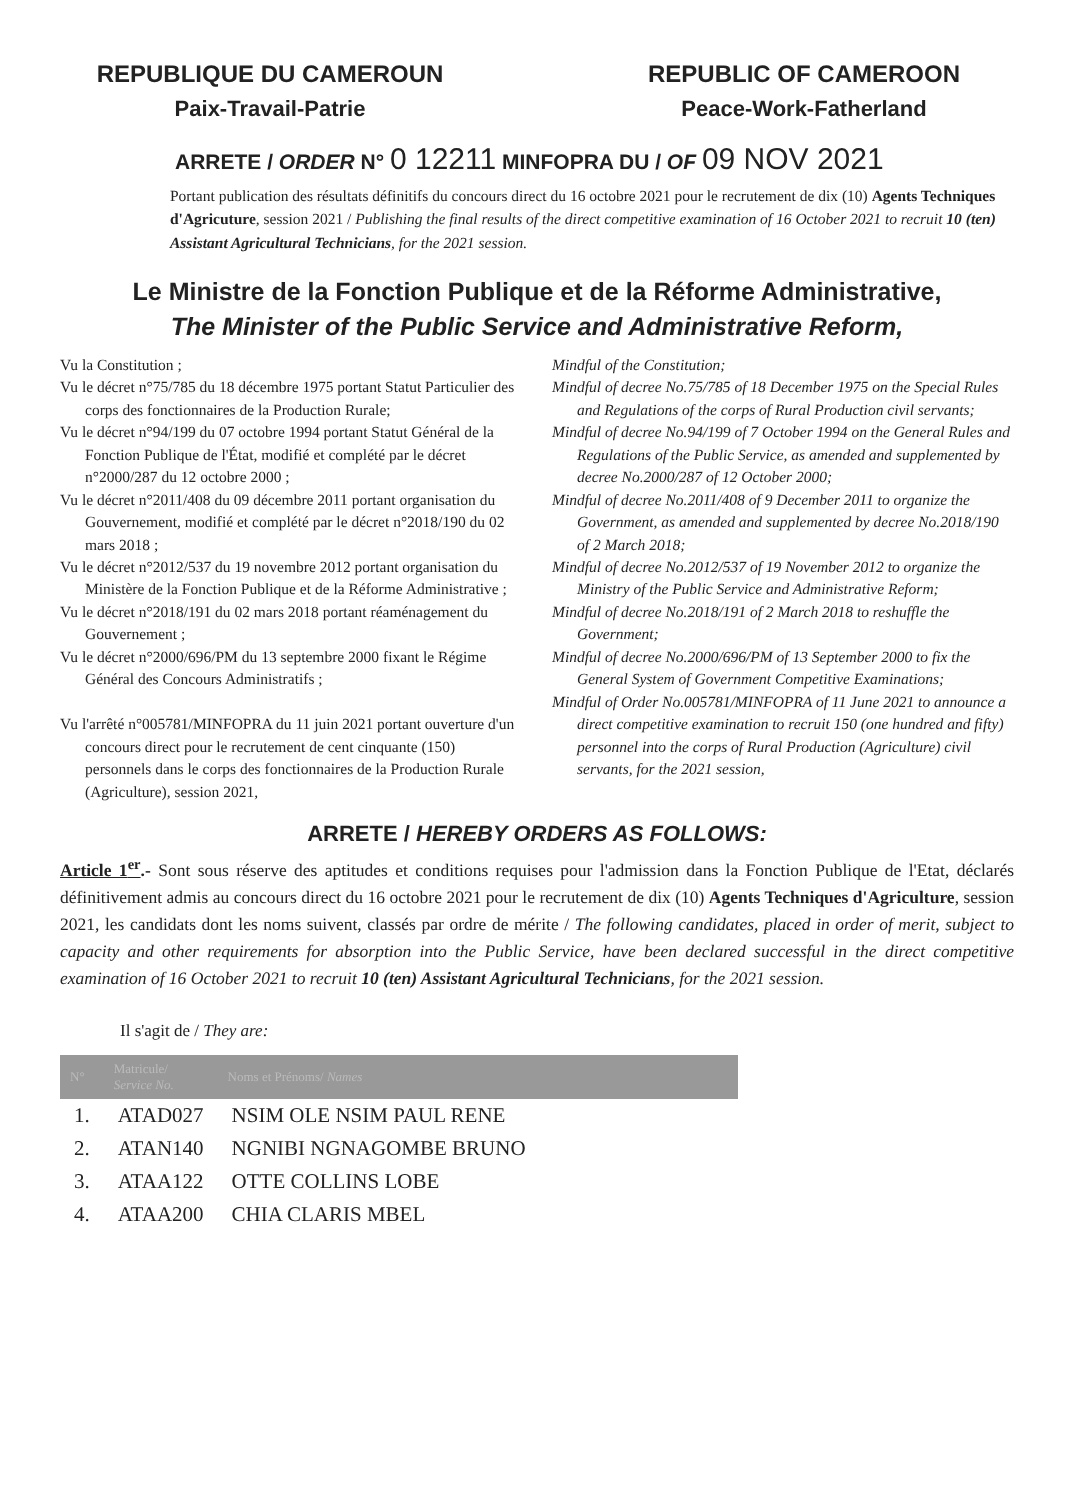REPUBLIQUE DU CAMEROUN
Paix-Travail-Patrie
REPUBLIC OF CAMEROON
Peace-Work-Fatherland
ARRETE / ORDER N° 0 12211 MINFOPRA DU / OF 09 NOV 2021
Portant publication des résultats définitifs du concours direct du 16 octobre 2021 pour le recrutement de dix (10) Agents Techniques d'Agricuture, session 2021 / Publishing the final results of the direct competitive examination of 16 October 2021 to recruit 10 (ten) Assistant Agricultural Technicians, for the 2021 session.
Le Ministre de la Fonction Publique et de la Réforme Administrative,
The Minister of the Public Service and Administrative Reform,
Vu la Constitution ;
Vu le décret n°75/785 du 18 décembre 1975 portant Statut Particulier des corps des fonctionnaires de la Production Rurale;
Vu le décret n°94/199 du 07 octobre 1994 portant Statut Général de la Fonction Publique de l'État, modifié et complété par le décret n°2000/287 du 12 octobre 2000 ;
Vu le décret n°2011/408 du 09 décembre 2011 portant organisation du Gouvernement, modifié et complété par le décret n°2018/190 du 02 mars 2018 ;
Vu le décret n°2012/537 du 19 novembre 2012 portant organisation du Ministère de la Fonction Publique et de la Réforme Administrative ;
Vu le décret n°2018/191 du 02 mars 2018 portant réaménagement du Gouvernement ;
Vu le décret n°2000/696/PM du 13 septembre 2000 fixant le Régime Général des Concours Administratifs ;
Vu l'arrêté n°005781/MINFOPRA du 11 juin 2021 portant ouverture d'un concours direct pour le recrutement de cent cinquante (150) personnels dans le corps des fonctionnaires de la Production Rurale (Agriculture), session 2021,
Mindful of the Constitution;
Mindful of decree No.75/785 of 18 December 1975 on the Special Rules and Regulations of the corps of Rural Production civil servants;
Mindful of decree No.94/199 of 7 October 1994 on the General Rules and Regulations of the Public Service, as amended and supplemented by decree No.2000/287 of 12 October 2000;
Mindful of decree No.2011/408 of 9 December 2011 to organize the Government, as amended and supplemented by decree No.2018/190 of 2 March 2018;
Mindful of decree No.2012/537 of 19 November 2012 to organize the Ministry of the Public Service and Administrative Reform;
Mindful of decree No.2018/191 of 2 March 2018 to reshuffle the Government;
Mindful of decree No.2000/696/PM of 13 September 2000 to fix the General System of Government Competitive Examinations;
Mindful of Order No.005781/MINFOPRA of 11 June 2021 to announce a direct competitive examination to recruit 150 (one hundred and fifty) personnel into the corps of Rural Production (Agriculture) civil servants, for the 2021 session,
ARRETE / HEREBY ORDERS AS FOLLOWS:
Article 1<sup>er</sup>.- Sont sous réserve des aptitudes et conditions requises pour l'admission dans la Fonction Publique de l'Etat, déclarés définitivement admis au concours direct du 16 octobre 2021 pour le recrutement de dix (10) Agents Techniques d'Agriculture, session 2021, les candidats dont les noms suivent, classés par ordre de mérite / The following candidates, placed in order of merit, subject to capacity and other requirements for absorption into the Public Service, have been declared successful in the direct competitive examination of 16 October 2021 to recruit 10 (ten) Assistant Agricultural Technicians, for the 2021 session.
Il s'agit de / They are:
| N° | Matricule/ Service No. | Noms et Prénoms/ Names |
| --- | --- | --- |
| 1. | ATAD027 | NSIM OLE NSIM PAUL RENE |
| 2. | ATAN140 | NGNIBI NGNAGOMBE BRUNO |
| 3. | ATAA122 | OTTE COLLINS LOBE |
| 4. | ATAA200 | CHIA CLARIS MBEL |